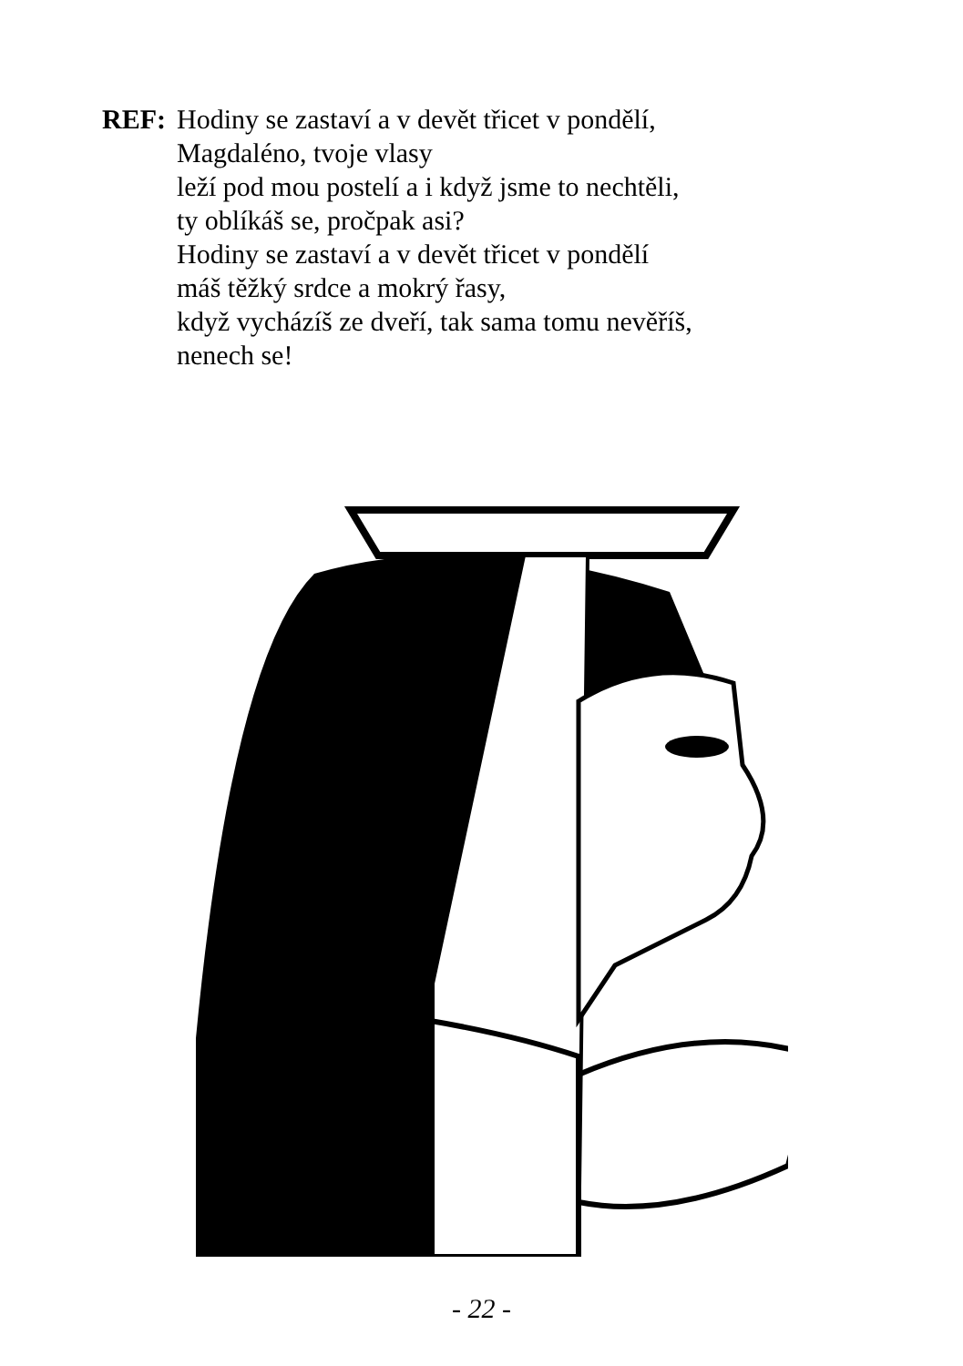REF: Hodiny se zastaví a v devět třicet v pondělí,
Magdaléno, tvoje vlasy
leží pod mou postelí a i když jsme to nechtěli,
ty oblíkáš se, pročpak asi?
Hodiny se zastaví a v devět třicet v pondělí
máš těžký srdce a mokrý řasy,
když vycházíš ze dveří, tak sama tomu nevěříš,
nenech se!
- 22 -